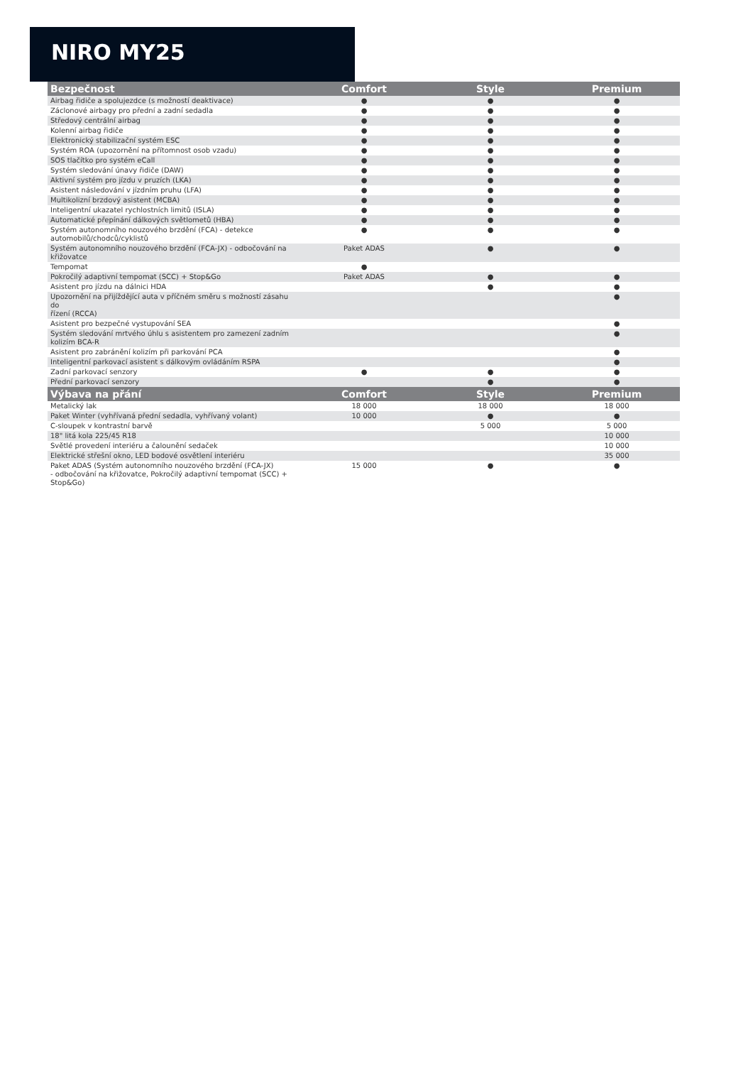NIRO MY25
| Bezpečnost | Comfort | Style | Premium |
| --- | --- | --- | --- |
| Airbag řidiče a spolujezdce (s možností deaktivace) | ● | ● | ● |
| Záclonové airbagy pro přední a zadní sedadla | ● | ● | ● |
| Středový centrální airbag | ● | ● | ● |
| Kolenní airbag řidiče | ● | ● | ● |
| Elektronický stabilizační systém ESC | ● | ● | ● |
| Systém ROA (upozornění na přítomnost osob vzadu) | ● | ● | ● |
| SOS tlačítko pro systém eCall | ● | ● | ● |
| Systém sledování únavy řidiče (DAW) | ● | ● | ● |
| Aktivní systém pro jízdu v pruzích (LKA) | ● | ● | ● |
| Asistent následování v jízdním pruhu (LFA) | ● | ● | ● |
| Multikolizní brzdový asistent (MCBA) | ● | ● | ● |
| Inteligentní ukazatel rychlostních limitů (ISLA) | ● | ● | ● |
| Automatické přepínání dálkových světlometů (HBA) | ● | ● | ● |
| Systém autonomního nouzového brzdění (FCA) - detekce automobilů/chodců/cyklistů | ● | ● | ● |
| Systém autonomního nouzového brzdění (FCA-JX) - odbočování na křižovatce | Paket ADAS | ● | ● |
| Tempomat | ● | | |
| Pokročilý adaptivní tempomat (SCC) + Stop&Go | Paket ADAS | ● | ● |
| Asistent pro jízdu na dálnici HDA | | ● | ● |
| Upozornění na přijíždějící auta v příčném směru s možností zásahu do řízení (RCCA) | | | ● |
| Asistent pro bezpečné vystupování SEA | | | ● |
| Systém sledování mrtvého úhlu s asistentem pro zamezení zadním kolizím BCA-R | | | ● |
| Asistent pro zabránění kolizím při parkování PCA | | | ● |
| Inteligentní parkovací asistent s dálkovým ovládáním RSPA | | | ● |
| Zadní parkovací senzory | ● | ● | ● |
| Přední parkovací senzory | | ● | ● |
| Výbava na přání | Comfort | Style | Premium |
| Metalický lak | 18 000 | 18 000 | 18 000 |
| Paket Winter (vyhřívaná přední sedadla, vyhřívaný volant) | 10 000 | ● | ● |
| C-sloupek v kontrastní barvě | | 5 000 | 5 000 |
| 18" litá kola 225/45 R18 | | | 10 000 |
| Světlé provedení interiéru a čalounění sedaček | | | 10 000 |
| Elektrické střešní okno, LED bodové osvětlení interiéru | | | 35 000 |
| Paket ADAS (Systém autonomního nouzového brzdění (FCA-JX) - odbočování na křižovatce, Pokročilý adaptivní tempomat (SCC) + Stop&Go) | 15 000 | ● | ● |